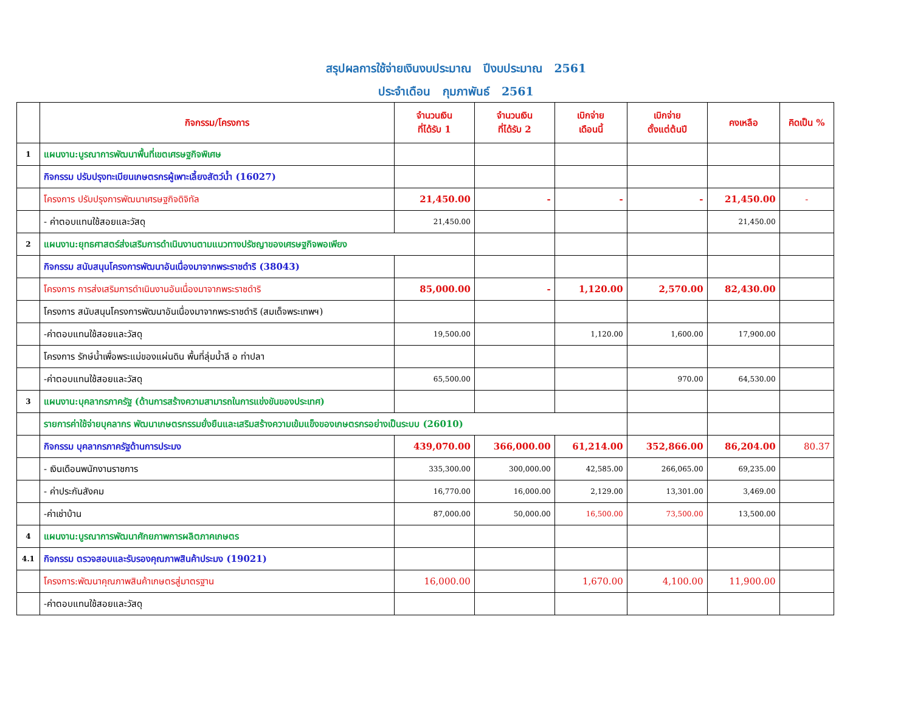สรุปผลการใช้จ่ายเงินงบประมาณ ปีงบประมาณ 2561
ประจำเดือน กุมภาพันธ์ 2561
| | กิจกรรม/โครงการ | จำนวนเงิน ที่ได้รับ 1 | จำนวนเงิน ที่ได้รับ 2 | เบิกจ่าย เดือนนี้ | เบิกจ่าย ตั้งแต่ต้นปี | คงเหลือ | คิดเป็น % |
| --- | --- | --- | --- | --- | --- | --- | --- |
| 1 | แผนงาน:บูรณาการพัฒนาพื้นที่เขตเศรษฐกิจพิเศษ | | | | | | |
| | กิจกรรม ปรับปรุงทะเบียนเกษตรกรผู้เพาะเลี้ยงสัตว์น้ำ (16027) | | | | | | |
| | โครงการ ปรับปรุงการพัฒนาเศรษฐกิจดิจิทัล | 21,450.00 | - | - | - | 21,450.00 | - |
| | - ค่าตอบแทนใช้สอยและวัสดุ | 21,450.00 | | | | 21,450.00 | |
| 2 | แผนงาน:ยุทธศาสตร์ส่งเสริมการดำเนินงานตามแนวทางปรัชญาของเศรษฐกิจพอเพียง | | | | | | |
| | กิจกรรม สนับสนุนโครงการพัฒนาอันเนื่องมาจากพระราชดำริ (38043) | | | | | | |
| | โครงการ การส่งเสริมการดำเนินงานอันเนื่องมาจากพระราชดำริ | 85,000.00 | - | 1,120.00 | 2,570.00 | 82,430.00 | |
| | โครงการ สนับสนุนโครงการพัฒนาอันเนื่องมาจากพระราชดำริ (สมเด็จพระเทพฯ) | | | | | | |
| | -ค่าตอบแทนใช้สอยและวัสดุ | 19,500.00 | | 1,120.00 | 1,600.00 | 17,900.00 | |
| | โครงการ รักษ์น้ำเพื่อพระแม่ของแผ่นดิน พื้นที่ลุ่มน้ำลี อ ท่าปลา | | | | | | |
| | -ค่าตอบแทนใช้สอยและวัสดุ | 65,500.00 | | | 970.00 | 64,530.00 | |
| 3 | แผนงาน:บุคลากรภาครัฐ (ด้านการสร้างความสามารถในการแข่งขันของประเทศ) | | | | | | |
| | รายการค่าใช้จ่ายบุคลากร พัฒนาเกษตรกรรมยั่งยืนและเสริมสร้างความเข้มแข็งของเกษตรกรอย่างเป็นระบบ (26010) | | | | | | |
| | กิจกรรม บุคลากรภาครัฐด้านการประมง | 439,070.00 | 366,000.00 | 61,214.00 | 352,866.00 | 86,204.00 | 80.37 |
| | - เงินเดือนพนักงานราชการ | 335,300.00 | 300,000.00 | 42,585.00 | 266,065.00 | 69,235.00 | |
| | - ค่าประกันสังคม | 16,770.00 | 16,000.00 | 2,129.00 | 13,301.00 | 3,469.00 | |
| | -ค่าเช่าบ้าน | 87,000.00 | 50,000.00 | 16,500.00 | 73,500.00 | 13,500.00 | |
| 4 | แผนงาน:บูรณาการพัฒนาศักยภาพการผลิตภาคเกษตร | | | | | | |
| 4.1 | กิจกรรม ตรวจสอบและรับรองคุณภาพสินค้าประมง (19021) | | | | | | |
| | โครงการ:พัฒนาคุณภาพสินค้าเกษตรสู่มาตรฐาน | 16,000.00 | | 1,670.00 | 4,100.00 | 11,900.00 | |
| | -ค่าตอบแทนใช้สอยและวัสดุ | | | | | | |